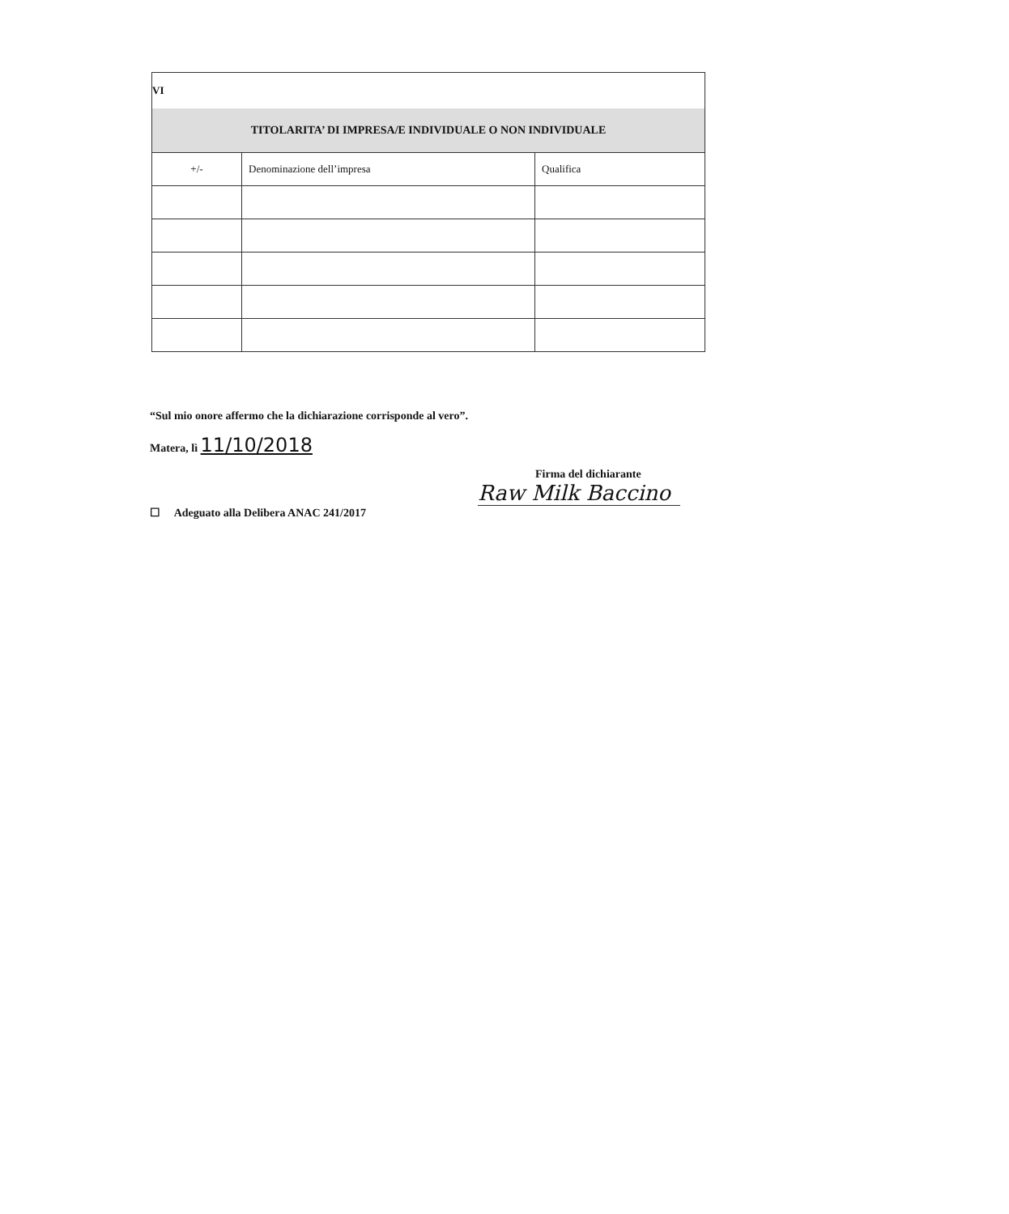| VI | | |
| --- | --- | --- |
| TITOLARITA’ DI IMPRESA/E INDIVIDUALE O NON INDIVIDUALE | | |
| +/- | Denominazione dell’impresa | Qualifica |
“Sul mio onore affermo che la dichiarazione corrisponde al vero”.
Matera, lì 11/10/2018
Firma del dichiarante
Raw Milk Baccino
☐ Adeguato alla Delibera ANAC 241/2017